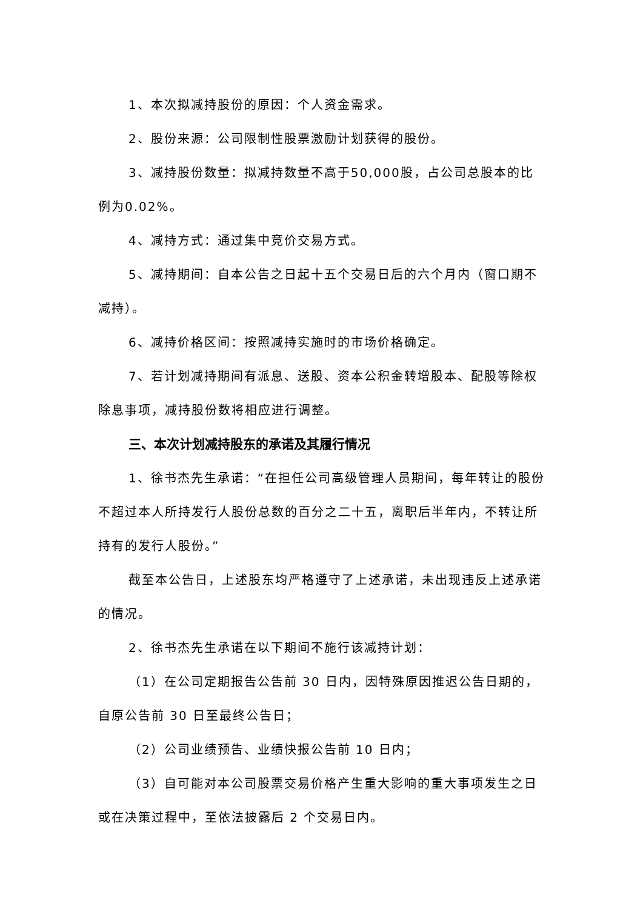1、本次拟减持股份的原因：个人资金需求。
2、股份来源：公司限制性股票激励计划获得的股份。
3、减持股份数量：拟减持数量不高于50,000股，占公司总股本的比例为0.02%。
4、减持方式：通过集中竞价交易方式。
5、减持期间：自本公告之日起十五个交易日后的六个月内（窗口期不减持）。
6、减持价格区间：按照减持实施时的市场价格确定。
7、若计划减持期间有派息、送股、资本公积金转增股本、配股等除权除息事项，减持股份数将相应进行调整。
三、本次计划减持股东的承诺及其履行情况
1、徐书杰先生承诺：“在担任公司高级管理人员期间，每年转让的股份不超过本人所持发行人股份总数的百分之二十五，离职后半年内，不转让所持有的发行人股份。”
截至本公告日，上述股东均严格遵守了上述承诺，未出现违反上述承诺的情况。
2、徐书杰先生承诺在以下期间不施行该减持计划：
（1）在公司定期报告公告前 30 日内，因特殊原因推迟公告日期的，自原公告前 30 日至最终公告日；
（2）公司业绩预告、业绩快报公告前 10 日内；
（3）自可能对本公司股票交易价格产生重大影响的重大事项发生之日或在决策过程中，至依法披露后 2 个交易日内。